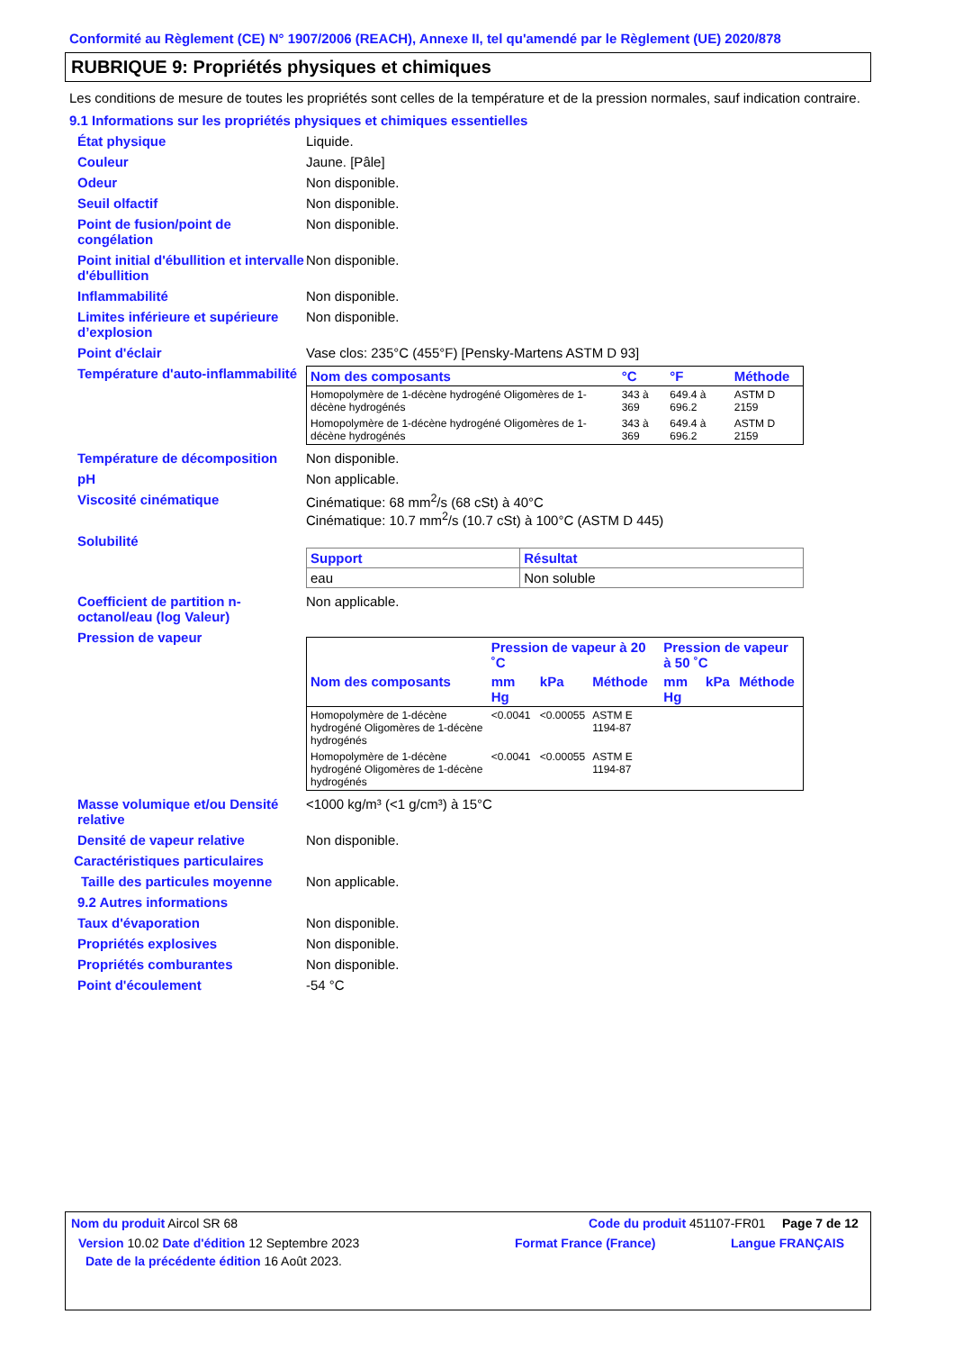Conformité au Règlement (CE) N° 1907/2006 (REACH), Annexe II, tel qu'amendé par le Règlement (UE) 2020/878
RUBRIQUE 9: Propriétés physiques et chimiques
Les conditions de mesure de toutes les propriétés sont celles de la température et de la pression normales, sauf indication contraire.
9.1 Informations sur les propriétés physiques et chimiques essentielles
État physique Liquide.
Couleur Jaune. [Pâle]
Odeur Non disponible.
Seuil olfactif Non disponible.
Point de fusion/point de congélation
Non disponible.
Point initial d'ébullition et intervalle d'ébullition
Non disponible.
Inflammabilité Non disponible.
Limites inférieure et supérieure d’explosion
Non disponible.
Point d'éclair Vase clos: 235°C (455°F) [Pensky-Martens ASTM D 93]
Température d'auto-inflammabilité
| Nom des composants | °C | °F | Méthode |
| --- | --- | --- | --- |
| Homopolymère de 1-décène hydrogéné Oligomères de 1-décène hydrogénés | 343 à 369 | 649.4 à 696.2 | ASTM D 2159 |
| Homopolymère de 1-décène hydrogéné Oligomères de 1-décène hydrogénés | 343 à 369 | 649.4 à 696.2 | ASTM D 2159 |
Température de décomposition Non disponible.
pH Non applicable.
Viscosité cinématique Cinématique: 68 mm<sup>2</sup>/s (68 cSt) à 40°C
Cinématique: 10.7 mm<sup>2</sup>/s (10.7 cSt) à 100°C (ASTM D 445)
Solubilité
| Support | Résultat |
| --- | --- |
| eau | Non soluble |
Coefficient de partition n-octanol/eau (log Valeur)
Non applicable.
Pression de vapeur
| | Pression de vapeur à 20 ˚C | | | Pression de vapeur à 50 ˚C | | |
| --- | --- | --- | --- | --- | --- | --- |
| Nom des composants | mm Hg | kPa | Méthode | mm Hg | kPa | Méthode |
| Homopolymère de 1-décène hydrogéné Oligomères de 1-décène hydrogénés | <0.0041 | <0.00055 | ASTM E 1194-87 | | | |
| Homopolymère de 1-décène hydrogéné Oligomères de 1-décène hydrogénés | <0.0041 | <0.00055 | ASTM E 1194-87 | | | |
Masse volumique et/ou Densité relative
<1000 kg/m³ (<1 g/cm³) à 15°C
Densité de vapeur relative Non disponible.
Caractéristiques particulaires
Taille des particules moyenne
Non applicable.
9.2 Autres informations
Taux d'évaporation Non disponible.
Propriétés explosives Non disponible.
Propriétés comburantes Non disponible.
Point d'écoulement -54 °C
Nom du produit Aircol SR 68 Code du produit 451107-FR01
Page 7 de 12
Version 10.02 Date d'édition 12 Septembre 2023 Format France (France) Langue FRANÇAIS
Date de la précédente édition 16 Août 2023.